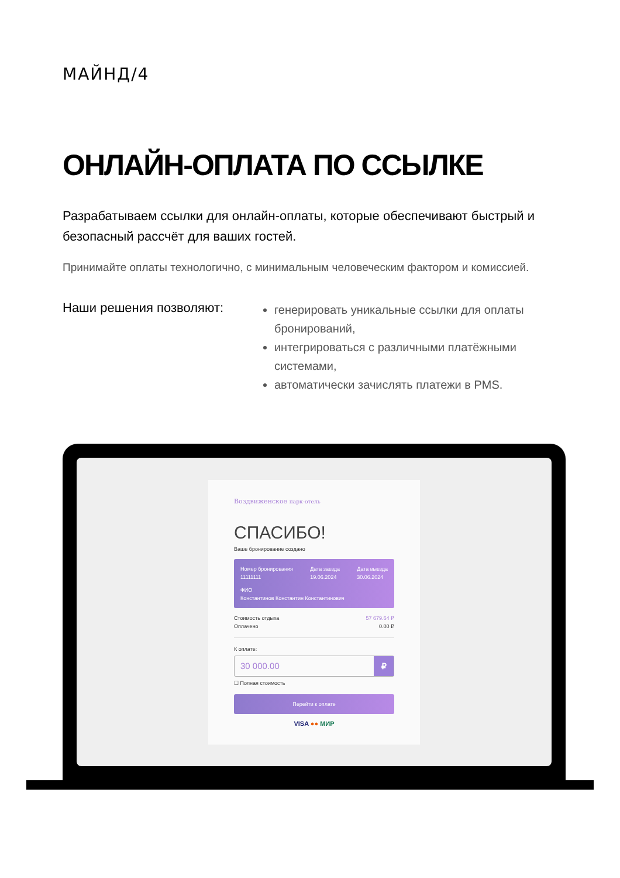МАЙНД/4
ОНЛАЙН-ОПЛАТА ПО ССЫЛКЕ
Разрабатываем ссылки для онлайн-оплаты, которые обеспечивают быстрый и безопасный рассчёт для ваших гостей.
Принимайте оплаты технологично, с минимальным человеческим фактором и комиссией.
Наши решения позволяют:
генерировать уникальные ссылки для оплаты бронирований,
интегрироваться с различными платёжными системами,
автоматически зачислять платежи в PMS.
Воздвиженское парк-отель
СПАСИБО!
Ваше бронирование создано
Номер бронирования
11111111
Дата заезда
19.06.2024
Дата выезда
30.06.2024
ФИО
Константинов Константин Константинович
Стоимость отдыха 57 679.64 ₽
Оплачено 0.00 ₽
К оплате:
30 000.00 ₽
☐ Полная стоимость
Перейти к оплате
VISA ●● МИР